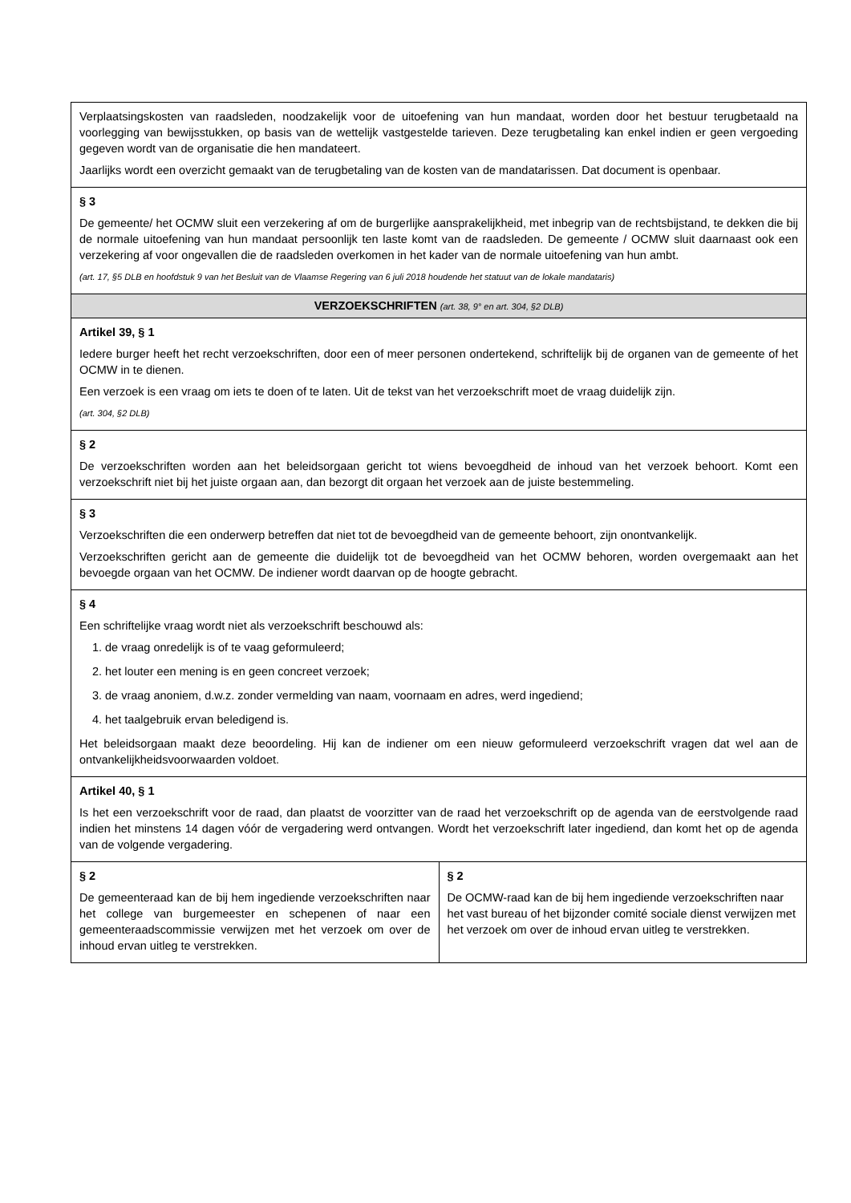| Verplaatsingskosten van raadsleden, noodzakelijk voor de uitoefening van hun mandaat, worden door het bestuur terugbetaald na voorlegging van bewijsstukken, op basis van de wettelijk vastgestelde tarieven. Deze terugbetaling kan enkel indien er geen vergoeding gegeven wordt van de organisatie die hen mandateert. Jaarlijks wordt een overzicht gemaakt van de terugbetaling van de kosten van de mandatarissen. Dat document is openbaar. | |
| § 3 De gemeente/ het OCMW sluit een verzekering af om de burgerlijke aansprakelijkheid, met inbegrip van de rechtsbijstand, te dekken die bij de normale uitoefening van hun mandaat persoonlijk ten laste komt van de raadsleden. De gemeente / OCMW sluit daarnaast ook een verzekering af voor ongevallen die de raadsleden overkomen in het kader van de normale uitoefening van hun ambt. (art. 17, §5 DLB en hoofdstuk 9 van het Besluit van de Vlaamse Regering van 6 juli 2018 houdende het statuut van de lokale mandataris) | |
| VERZOEKSCHRIFTEN (art. 38, 9° en art. 304, §2 DLB) | |
| Artikel 39, § 1 Iedere burger heeft het recht verzoekschriften, door een of meer personen ondertekend, schriftelijk bij de organen van de gemeente of het OCMW in te dienen. Een verzoek is een vraag om iets te doen of te laten. Uit de tekst van het verzoekschrift moet de vraag duidelijk zijn. (art. 304, §2 DLB) | |
| § 2 De verzoekschriften worden aan het beleidsorgaan gericht tot wiens bevoegdheid de inhoud van het verzoek behoort. Komt een verzoekschrift niet bij het juiste orgaan aan, dan bezorgt dit orgaan het verzoek aan de juiste bestemmeling. | |
| § 3 Verzoekschriften die een onderwerp betreffen dat niet tot de bevoegdheid van de gemeente behoort, zijn onontvankelijk. Verzoekschriften gericht aan de gemeente die duidelijk tot de bevoegdheid van het OCMW behoren, worden overgemaakt aan het bevoegde orgaan van het OCMW. De indiener wordt daarvan op de hoogte gebracht. | |
| § 4 Een schriftelijke vraag wordt niet als verzoekschrift beschouwd als: 1. de vraag onredelijk is of te vaag geformuleerd; 2. het louter een mening is en geen concreet verzoek; 3. de vraag anoniem, d.w.z. zonder vermelding van naam, voornaam en adres, werd ingediend; 4. het taalgebruik ervan beledigend is. Het beleidsorgaan maakt deze beoordeling. Hij kan de indiener om een nieuw geformuleerd verzoekschrift vragen dat wel aan de ontvankelijkheidsvoorwaarden voldoet. | |
| Artikel 40, § 1 Is het een verzoekschrift voor de raad, dan plaatst de voorzitter van de raad het verzoekschrift op de agenda van de eerstvolgende raad indien het minstens 14 dagen vóór de vergadering werd ontvangen. Wordt het verzoekschrift later ingediend, dan komt het op de agenda van de volgende vergadering. | |
| § 2 De gemeenteraad kan de bij hem ingediende verzoekschriften naar het college van burgemeester en schepenen of naar een gemeenteraadscommissie verwijzen met het verzoek om over de inhoud ervan uitleg te verstrekken. | § 2 De OCMW-raad kan de bij hem ingediende verzoekschriften naar het vast bureau of het bijzonder comité sociale dienst verwijzen met het verzoek om over de inhoud ervan uitleg te verstrekken. |